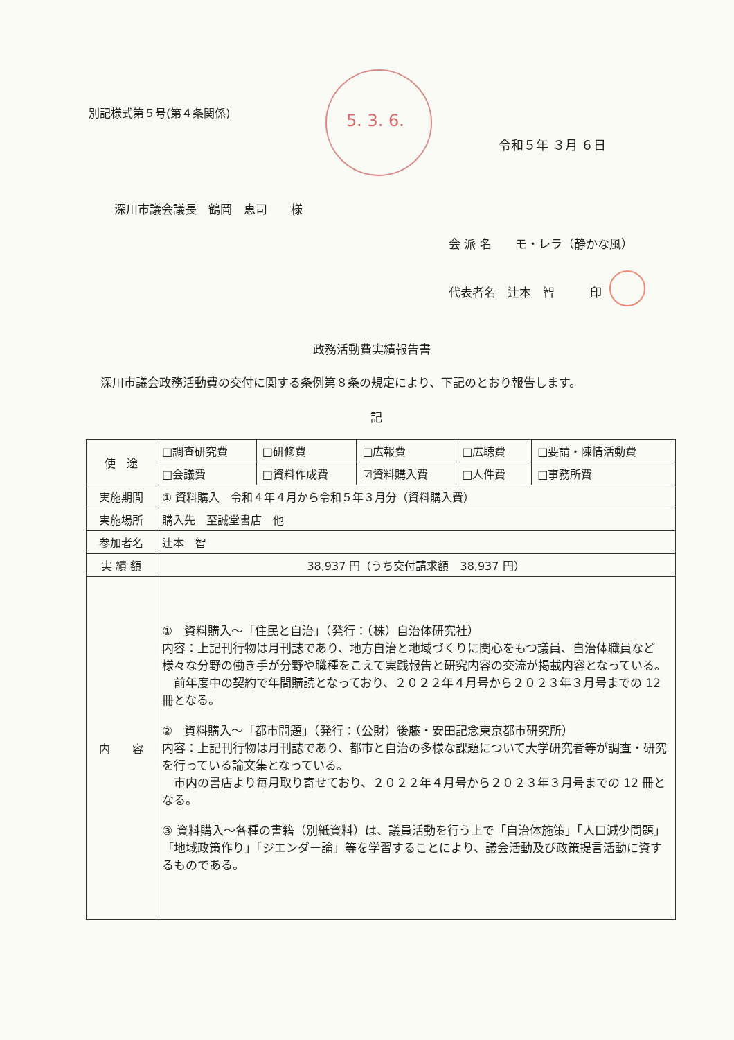別記様式第５号(第４条関係)
5. 3. 6.
令和５年 ３月 ６日
深川市議会議長　鶴岡　恵司　　様
会 派 名　　モ・レラ（静かな風）
代表者名　辻本　智　　　印
政務活動費実績報告書
深川市議会政務活動費の交付に関する条例第８条の規定により、下記のとおり報告します。
記
| 使 途 | □調査研究費 | □研修費 | □広報費 | □広聴費 | □要請・陳情活動費 |
| | □会議費 | □資料作成費 | ☑資料購入費 | □人件費 | □事務所費 |
| 実施期間 | ① 資料購入 令和４年４月から令和５年３月分（資料購入費） | | | | |
| 実施場所 | 購入先 至誠堂書店 他 | | | | |
| 参加者名 | 辻本 智 | | | | |
| 実 績 額 | 38,937 円（うち交付請求額 38,937 円） | | | | |
| 内 容 | ① 資料購入～「住民と自治」（発行：（株）自治体研究社） 内容：上記刊行物は月刊誌であり、地方自治と地域づくりに関心をもつ議員、自治体職員など様々な分野の働き手が分野や職種をこえて実践報告と研究内容の交流が掲載内容となっている。 前年度中の契約で年間購読となっており、２０２２年４月号から２０２３年３月号までの 12 冊となる。 ② 資料購入～「都市問題」（発行：（公財）後藤・安田記念東京都市研究所） 内容：上記刊行物は月刊誌であり、都市と自治の多様な課題について大学研究者等が調査・研究を行っている論文集となっている。 市内の書店より毎月取り寄せており、２０２２年４月号から２０２３年３月号までの 12 冊となる。 ③ 資料購入～各種の書籍（別紙資料）は、議員活動を行う上で「自治体施策」「人口減少問題」「地域政策作り」「ジエンダー論」等を学習することにより、議会活動及び政策提言活動に資するものである。 | | | | |